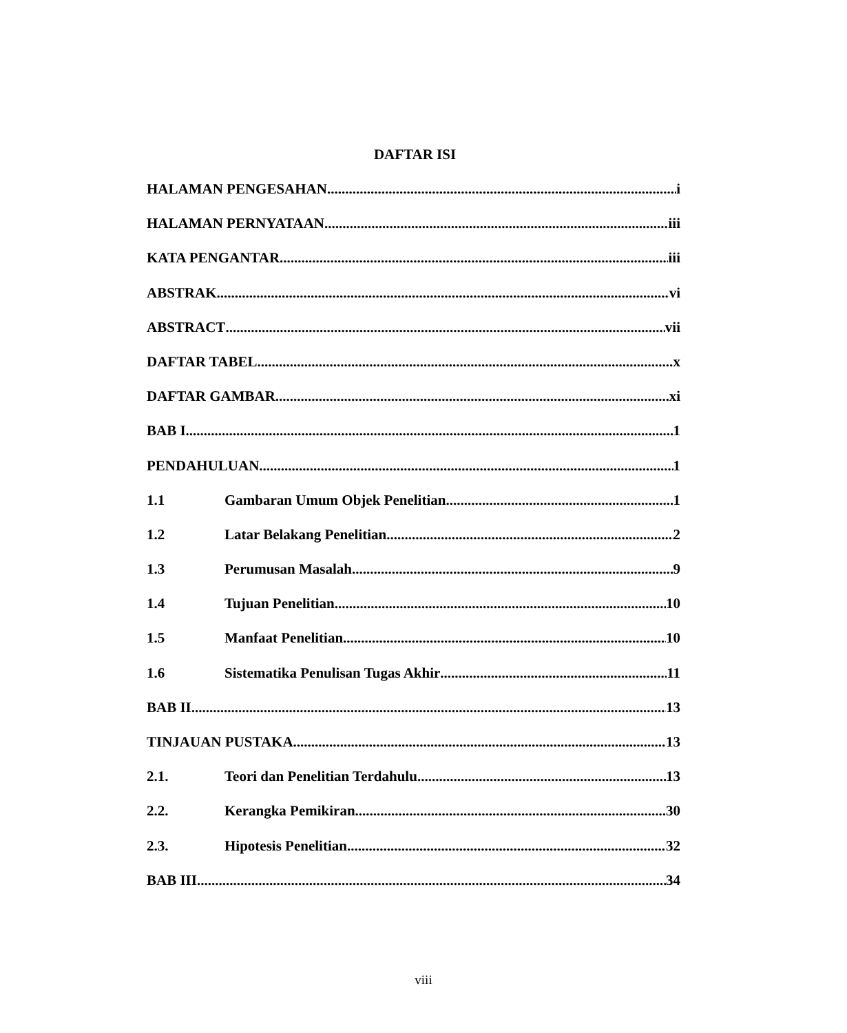DAFTAR ISI
HALAMAN PENGESAHAN i
HALAMAN PERNYATAAN iii
KATA PENGANTAR iii
ABSTRAK vi
ABSTRACT vii
DAFTAR TABEL x
DAFTAR GAMBAR xi
BAB I 1
PENDAHULUAN 1
1.1 Gambaran Umum Objek Penelitian 1
1.2 Latar Belakang Penelitian 2
1.3 Perumusan Masalah 9
1.4 Tujuan Penelitian 10
1.5 Manfaat Penelitian 10
1.6 Sistematika Penulisan Tugas Akhir 11
BAB II 13
TINJAUAN PUSTAKA 13
2.1. Teori dan Penelitian Terdahulu 13
2.2. Kerangka Pemikiran 30
2.3. Hipotesis Penelitian 32
BAB III 34
viii